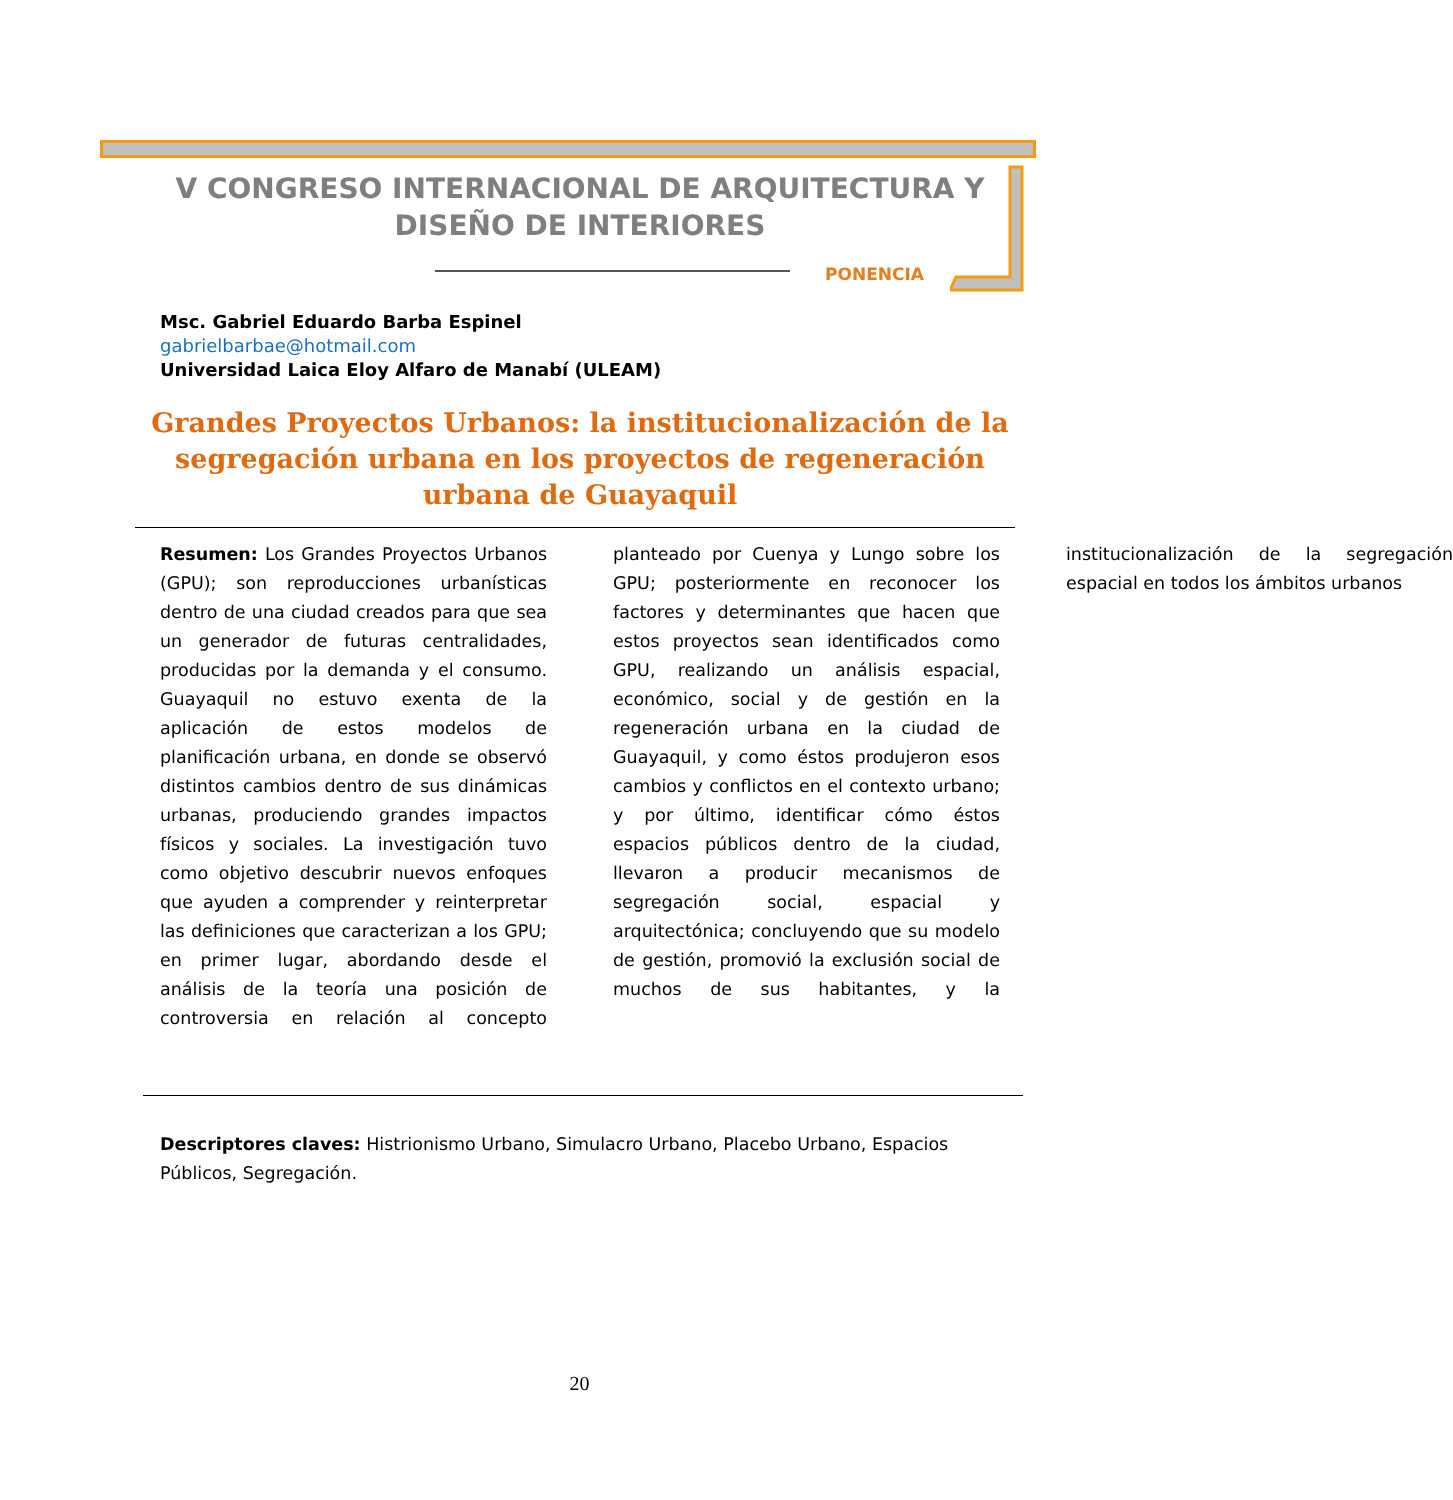V CONGRESO INTERNACIONAL DE ARQUITECTURA Y DISEÑO DE INTERIORES
PONENCIA
Msc. Gabriel Eduardo Barba Espinel
gabrielbarbae@hotmail.com
Universidad Laica Eloy Alfaro de Manabí (ULEAM)
Grandes Proyectos Urbanos: la institucionalización de la segregación urbana en los proyectos de regeneración urbana de Guayaquil
Resumen: Los Grandes Proyectos Urbanos (GPU); son reproducciones urbanísticas dentro de una ciudad creados para que sea un generador de futuras centralidades, producidas por la demanda y el consumo. Guayaquil no estuvo exenta de la aplicación de estos modelos de planificación urbana, en donde se observó distintos cambios dentro de sus dinámicas urbanas, produciendo grandes impactos físicos y sociales. La investigación tuvo como objetivo descubrir nuevos enfoques que ayuden a comprender y reinterpretar las definiciones que caracterizan a los GPU; en primer lugar, abordando desde el análisis de la teoría una posición de controversia en relación al concepto planteado por Cuenya y Lungo sobre los GPU; posteriormente en reconocer los factores y determinantes que hacen que estos proyectos sean identificados como GPU, realizando un análisis espacial, económico, social y de gestión en la regeneración urbana en la ciudad de Guayaquil, y como éstos produjeron esos cambios y conflictos en el contexto urbano; y por último, identificar cómo éstos espacios públicos dentro de la ciudad, llevaron a producir mecanismos de segregación social, espacial y arquitectónica; concluyendo que su modelo de gestión, promovió la exclusión social de muchos de sus habitantes, y la institucionalización de la segregación espacial en todos los ámbitos urbanos
Descriptores claves: Histrionismo Urbano, Simulacro Urbano, Placebo Urbano, Espacios Públicos, Segregación.
20